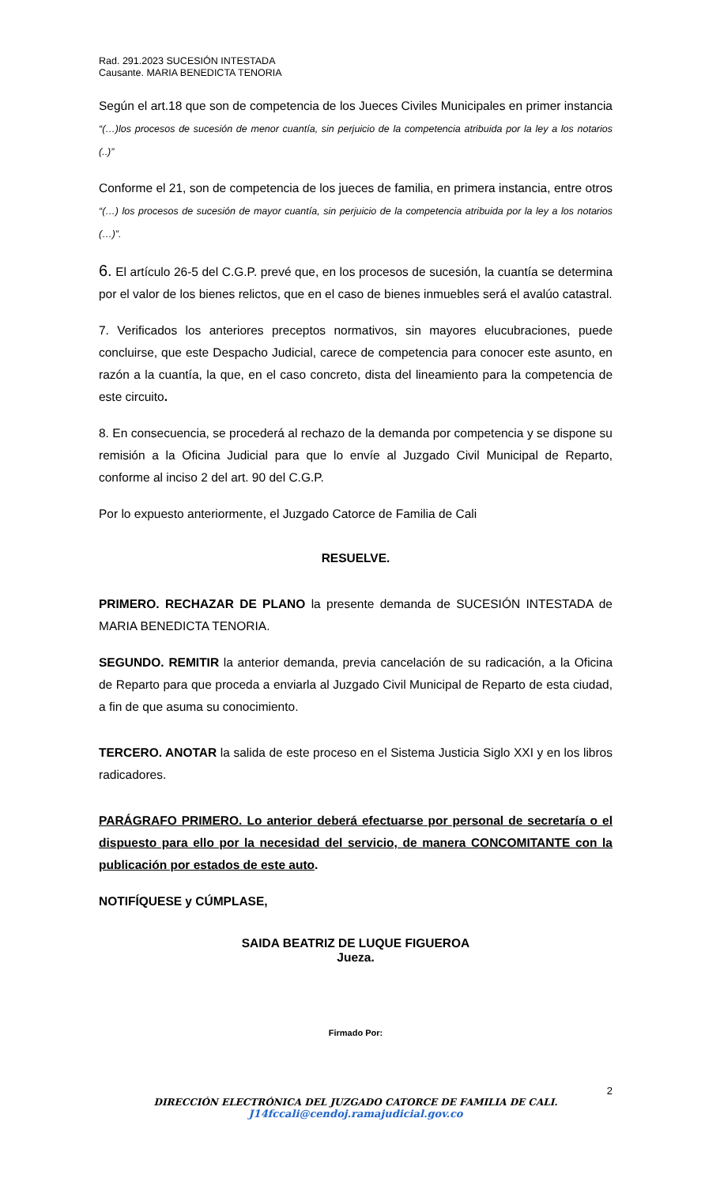Rad. 291.2023 SUCESIÓN INTESTADA
Causante. MARIA BENEDICTA TENORIA
Según el art.18 que son de competencia de los Jueces Civiles Municipales en primer instancia “(…)los procesos de sucesión de menor cuantía, sin perjuicio de la competencia atribuida por la ley a los notarios (..)”
Conforme el 21, son de competencia de los jueces de familia, en primera instancia, entre otros “(…) los procesos de sucesión de mayor cuantía, sin perjuicio de la competencia atribuida por la ley a los notarios (…)”.
6. El artículo 26-5 del C.G.P. prevé que, en los procesos de sucesión, la cuantía se determina por el valor de los bienes relictos, que en el caso de bienes inmuebles será el avalúo catastral.
7. Verificados los anteriores preceptos normativos, sin mayores elucubraciones, puede concluirse, que este Despacho Judicial, carece de competencia para conocer este asunto, en razón a la cuantía, la que, en el caso concreto, dista del lineamiento para la competencia de este circuito.
8. En consecuencia, se procederá al rechazo de la demanda por competencia y se dispone su remisión a la Oficina Judicial para que lo envíe al Juzgado Civil Municipal de Reparto, conforme al inciso 2 del art. 90 del C.G.P.
Por lo expuesto anteriormente, el Juzgado Catorce de Familia de Cali
RESUELVE.
PRIMERO. RECHAZAR DE PLANO la presente demanda de SUCESIÓN INTESTADA de MARIA BENEDICTA TENORIA.
SEGUNDO. REMITIR la anterior demanda, previa cancelación de su radicación, a la Oficina de Reparto para que proceda a enviarla al Juzgado Civil Municipal de Reparto de esta ciudad, a fin de que asuma su conocimiento.
TERCERO. ANOTAR la salida de este proceso en el Sistema Justicia Siglo XXI y en los libros radicadores.
PARÁGRAFO PRIMERO. Lo anterior deberá efectuarse por personal de secretaría o el dispuesto para ello por la necesidad del servicio, de manera CONCOMITANTE con la publicación por estados de este auto.
NOTIFÍQUESE y CÚMPLASE,
SAIDA BEATRIZ DE LUQUE FIGUEROA
Jueza.
Firmado Por:
2
DIRECCIÓN ELECTRÓNICA DEL JUZGADO CATORCE DE FAMILIA DE CALI.
J14fccali@cendoj.ramajudicial.gov.co